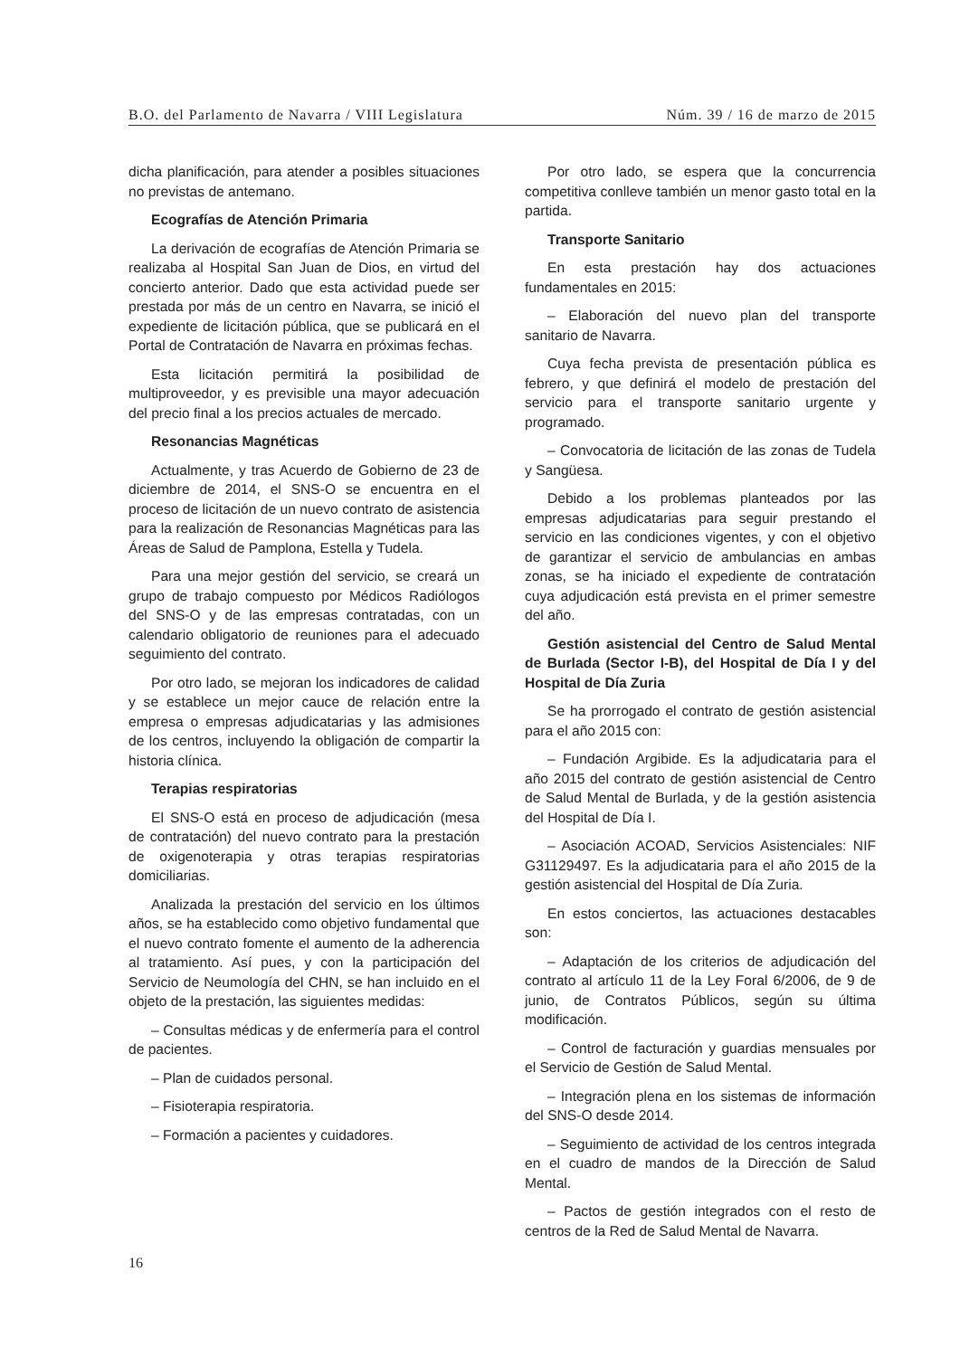B.O. del Parlamento de Navarra / VIII Legislatura Núm. 39 / 16 de marzo de 2015
dicha planificación, para atender a posibles situaciones no previstas de antemano.
Ecografías de Atención Primaria
La derivación de ecografías de Atención Primaria se realizaba al Hospital San Juan de Dios, en virtud del concierto anterior. Dado que esta actividad puede ser prestada por más de un centro en Navarra, se inició el expediente de licitación pública, que se publicará en el Portal de Contratación de Navarra en próximas fechas.
Esta licitación permitirá la posibilidad de multiproveedor, y es previsible una mayor adecuación del precio final a los precios actuales de mercado.
Resonancias Magnéticas
Actualmente, y tras Acuerdo de Gobierno de 23 de diciembre de 2014, el SNS-O se encuentra en el proceso de licitación de un nuevo contrato de asistencia para la realización de Resonancias Magnéticas para las Áreas de Salud de Pamplona, Estella y Tudela.
Para una mejor gestión del servicio, se creará un grupo de trabajo compuesto por Médicos Radiólogos del SNS-O y de las empresas contratadas, con un calendario obligatorio de reuniones para el adecuado seguimiento del contrato.
Por otro lado, se mejoran los indicadores de calidad y se establece un mejor cauce de relación entre la empresa o empresas adjudicatarias y las admisiones de los centros, incluyendo la obligación de compartir la historia clínica.
Terapias respiratorias
El SNS-O está en proceso de adjudicación (mesa de contratación) del nuevo contrato para la prestación de oxigenoterapia y otras terapias respiratorias domiciliarias.
Analizada la prestación del servicio en los últimos años, se ha establecido como objetivo fundamental que el nuevo contrato fomente el aumento de la adherencia al tratamiento. Así pues, y con la participación del Servicio de Neumología del CHN, se han incluido en el objeto de la prestación, las siguientes medidas:
– Consultas médicas y de enfermería para el control de pacientes.
– Plan de cuidados personal.
– Fisioterapia respiratoria.
– Formación a pacientes y cuidadores.
Por otro lado, se espera que la concurrencia competitiva conlleve también un menor gasto total en la partida.
Transporte Sanitario
En esta prestación hay dos actuaciones fundamentales en 2015:
– Elaboración del nuevo plan del transporte sanitario de Navarra.
Cuya fecha prevista de presentación pública es febrero, y que definirá el modelo de prestación del servicio para el transporte sanitario urgente y programado.
– Convocatoria de licitación de las zonas de Tudela y Sangüesa.
Debido a los problemas planteados por las empresas adjudicatarias para seguir prestando el servicio en las condiciones vigentes, y con el objetivo de garantizar el servicio de ambulancias en ambas zonas, se ha iniciado el expediente de contratación cuya adjudicación está prevista en el primer semestre del año.
Gestión asistencial del Centro de Salud Mental de Burlada (Sector I-B), del Hospital de Día I y del Hospital de Día Zuria
Se ha prorrogado el contrato de gestión asistencial para el año 2015 con:
– Fundación Argibide. Es la adjudicataria para el año 2015 del contrato de gestión asistencial de Centro de Salud Mental de Burlada, y de la gestión asistencia del Hospital de Día I.
– Asociación ACOAD, Servicios Asistenciales: NIF G31129497. Es la adjudicataria para el año 2015 de la gestión asistencial del Hospital de Día Zuria.
En estos conciertos, las actuaciones destacables son:
– Adaptación de los criterios de adjudicación del contrato al artículo 11 de la Ley Foral 6/2006, de 9 de junio, de Contratos Públicos, según su última modificación.
– Control de facturación y guardias mensuales por el Servicio de Gestión de Salud Mental.
– Integración plena en los sistemas de información del SNS-O desde 2014.
– Seguimiento de actividad de los centros integrada en el cuadro de mandos de la Dirección de Salud Mental.
– Pactos de gestión integrados con el resto de centros de la Red de Salud Mental de Navarra.
16